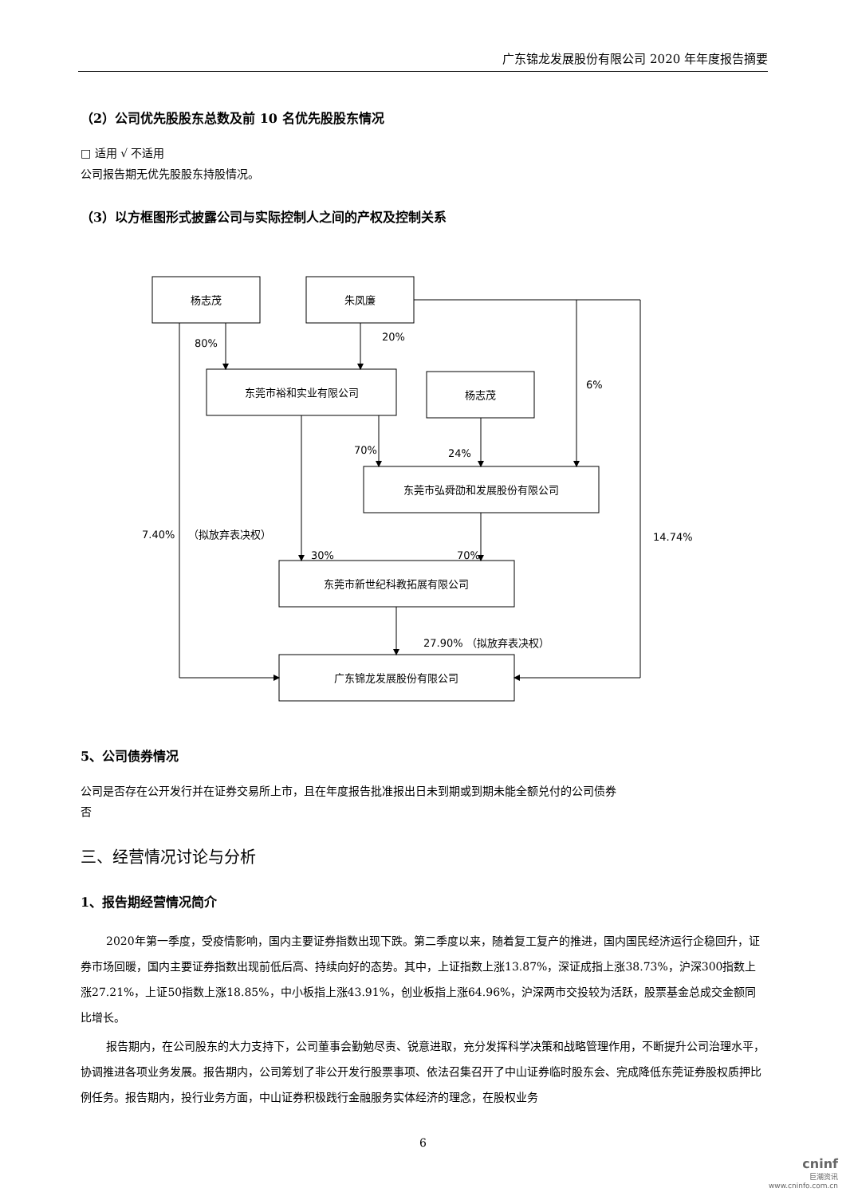广东锦龙发展股份有限公司 2020 年年度报告摘要
（2）公司优先股股东总数及前 10 名优先股股东情况
□ 适用 √ 不适用
公司报告期无优先股股东持股情况。
（3）以方框图形式披露公司与实际控制人之间的产权及控制关系
杨志茂
朱凤廉
东莞市裕和实业有限公司
杨志茂
东莞市弘舜劭和发展股份有限公司
东莞市新世纪科教拓展有限公司
广东锦龙发展股份有限公司
80%
20%
6%
70%
24%
7.40%
（拟放弃表决权）
14.74%
30%
70%
27.90% （拟放弃表决权）
5、公司债券情况
公司是否存在公开发行并在证券交易所上市，且在年度报告批准报出日未到期或到期未能全额兑付的公司债券
否
三、经营情况讨论与分析
1、报告期经营情况简介
2020年第一季度，受疫情影响，国内主要证券指数出现下跌。第二季度以来，随着复工复产的推进，国内国民经济运行企稳回升，证券市场回暖，国内主要证券指数出现前低后高、持续向好的态势。其中，上证指数上涨13.87%，深证成指上涨38.73%，沪深300指数上涨27.21%，上证50指数上涨18.85%，中小板指上涨43.91%，创业板指上涨64.96%，沪深两市交投较为活跃，股票基金总成交金额同比增长。
报告期内，在公司股东的大力支持下，公司董事会勤勉尽责、锐意进取，充分发挥科学决策和战略管理作用，不断提升公司治理水平，协调推进各项业务发展。报告期内，公司筹划了非公开发行股票事项、依法召集召开了中山证券临时股东会、完成降低东莞证券股权质押比例任务。报告期内，投行业务方面，中山证券积极践行金融服务实体经济的理念，在股权业务
6
cninf
巨潮资讯
www.cninfo.com.cn